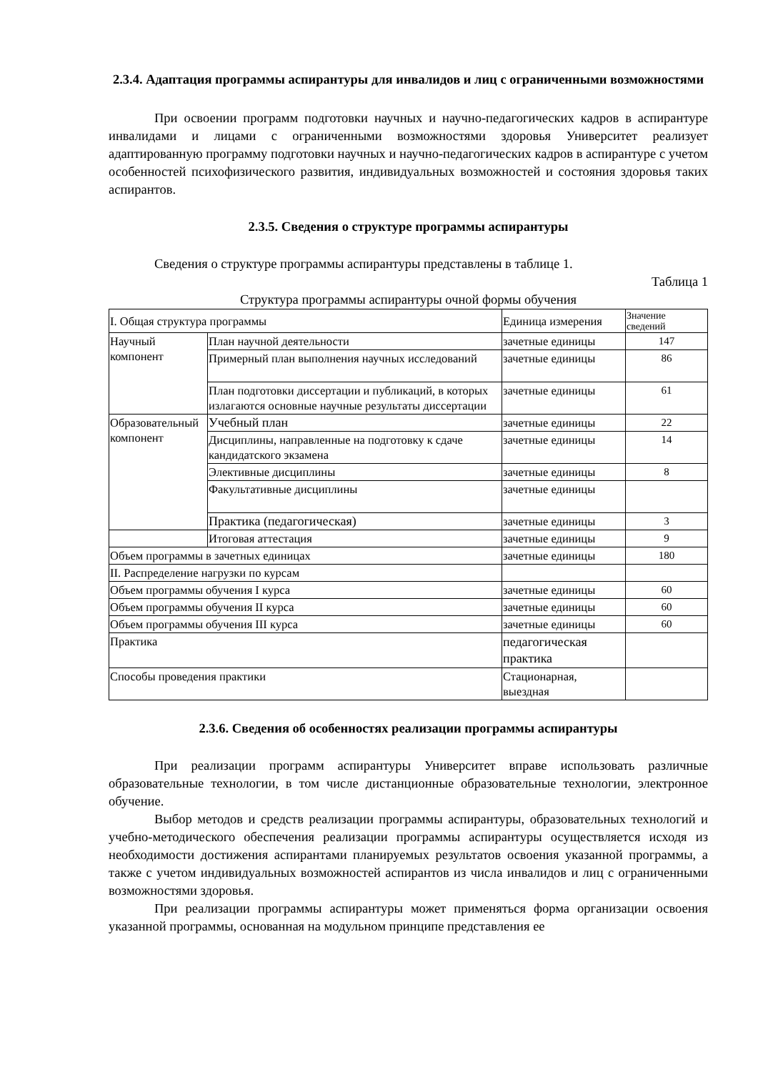2.3.4. Адаптация программы аспирантуры для инвалидов и лиц с ограниченными возможностями
При освоении программ подготовки научных и научно-педагогических кадров в аспирантуре инвалидами и лицами с ограниченными возможностями здоровья Университет реализует адаптированную программу подготовки научных и научно-педагогических кадров в аспирантуре с учетом особенностей психофизического развития, индивидуальных возможностей и состояния здоровья таких аспирантов.
2.3.5. Сведения о структуре программы аспирантуры
Сведения о структуре программы аспирантуры представлены в таблице 1.
Таблица 1
Структура программы аспирантуры очной формы обучения
| I. Общая структура программы | | Единица измерения | Значение сведений |
| Научный компонент | План научной деятельности | зачетные единицы | 147 |
| | Примерный план выполнения научных исследований | зачетные единицы | 86 |
| | План подготовки диссертации и публикаций, в которых излагаются основные научные результаты диссертации | зачетные единицы | 61 |
| Образовательный компонент | Учебный план | зачетные единицы | 22 |
| | Дисциплины, направленные на подготовку к сдаче кандидатского экзамена | зачетные единицы | 14 |
| | Элективные дисциплины | зачетные единицы | 8 |
| | Факультативные дисциплины | зачетные единицы | |
| | Практика (педагогическая) | зачетные единицы | 3 |
| | Итоговая аттестация | зачетные единицы | 9 |
| Объем программы в зачетных единицах | | зачетные единицы | 180 |
| II. Распределение нагрузки по курсам | | | |
| Объем программы обучения I курса | | зачетные единицы | 60 |
| Объем программы обучения II курса | | зачетные единицы | 60 |
| Объем программы обучения III курса | | зачетные единицы | 60 |
| Практика | | педагогическая практика | |
| Способы проведения практики | | Стационарная, выездная | |
2.3.6. Сведения об особенностях реализации программы аспирантуры
При реализации программ аспирантуры Университет вправе использовать различные образовательные технологии, в том числе дистанционные образовательные технологии, электронное обучение.
Выбор методов и средств реализации программы аспирантуры, образовательных технологий и учебно-методического обеспечения реализации программы аспирантуры осуществляется исходя из необходимости достижения аспирантами планируемых результатов освоения указанной программы, а также с учетом индивидуальных возможностей аспирантов из числа инвалидов и лиц с ограниченными возможностями здоровья.
При реализации программы аспирантуры может применяться форма организации освоения указанной программы, основанная на модульном принципе представления ее